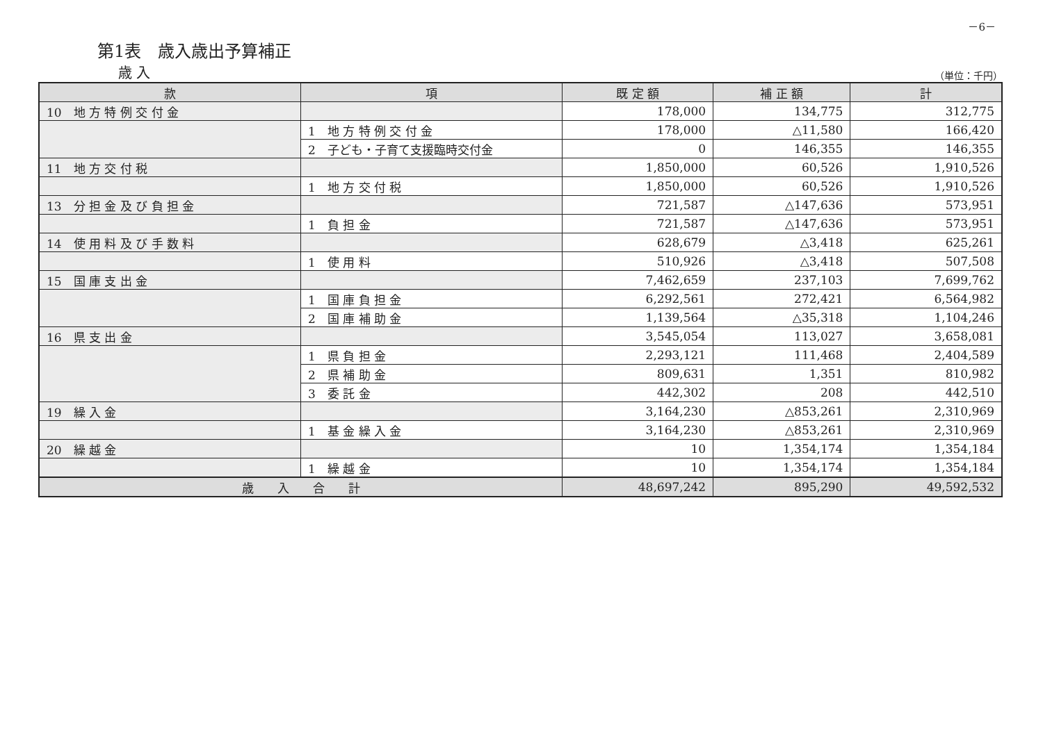－6－
第1表　歳入歳出予算補正
歳 入 （単位：千円）
| 款 | 項 | 既 定 額 | 補 正 額 | 計 |
| --- | --- | --- | --- | --- |
| 10 地 方 特 例 交 付 金 | | 178,000 | 134,775 | 312,775 |
| | 1 地 方 特 例 交 付 金 | 178,000 | △11,580 | 166,420 |
| | 2 子ども・子育て支援臨時交付金 | 0 | 146,355 | 146,355 |
| 11 地 方 交 付 税 | | 1,850,000 | 60,526 | 1,910,526 |
| | 1 地 方 交 付 税 | 1,850,000 | 60,526 | 1,910,526 |
| 13 分 担 金 及 び 負 担 金 | | 721,587 | △147,636 | 573,951 |
| | 1 負 担 金 | 721,587 | △147,636 | 573,951 |
| 14 使 用 料 及 び 手 数 料 | | 628,679 | △3,418 | 625,261 |
| | 1 使 用 料 | 510,926 | △3,418 | 507,508 |
| 15 国 庫 支 出 金 | | 7,462,659 | 237,103 | 7,699,762 |
| | 1 国 庫 負 担 金 | 6,292,561 | 272,421 | 6,564,982 |
| | 2 国 庫 補 助 金 | 1,139,564 | △35,318 | 1,104,246 |
| 16 県 支 出 金 | | 3,545,054 | 113,027 | 3,658,081 |
| | 1 県 負 担 金 | 2,293,121 | 111,468 | 2,404,589 |
| | 2 県 補 助 金 | 809,631 | 1,351 | 810,982 |
| | 3 委 託 金 | 442,302 | 208 | 442,510 |
| 19 繰 入 金 | | 3,164,230 | △853,261 | 2,310,969 |
| | 1 基 金 繰 入 金 | 3,164,230 | △853,261 | 2,310,969 |
| 20 繰 越 金 | | 10 | 1,354,174 | 1,354,184 |
| | 1 繰 越 金 | 10 | 1,354,174 | 1,354,184 |
| 歳 入 合 計 | | 48,697,242 | 895,290 | 49,592,532 |